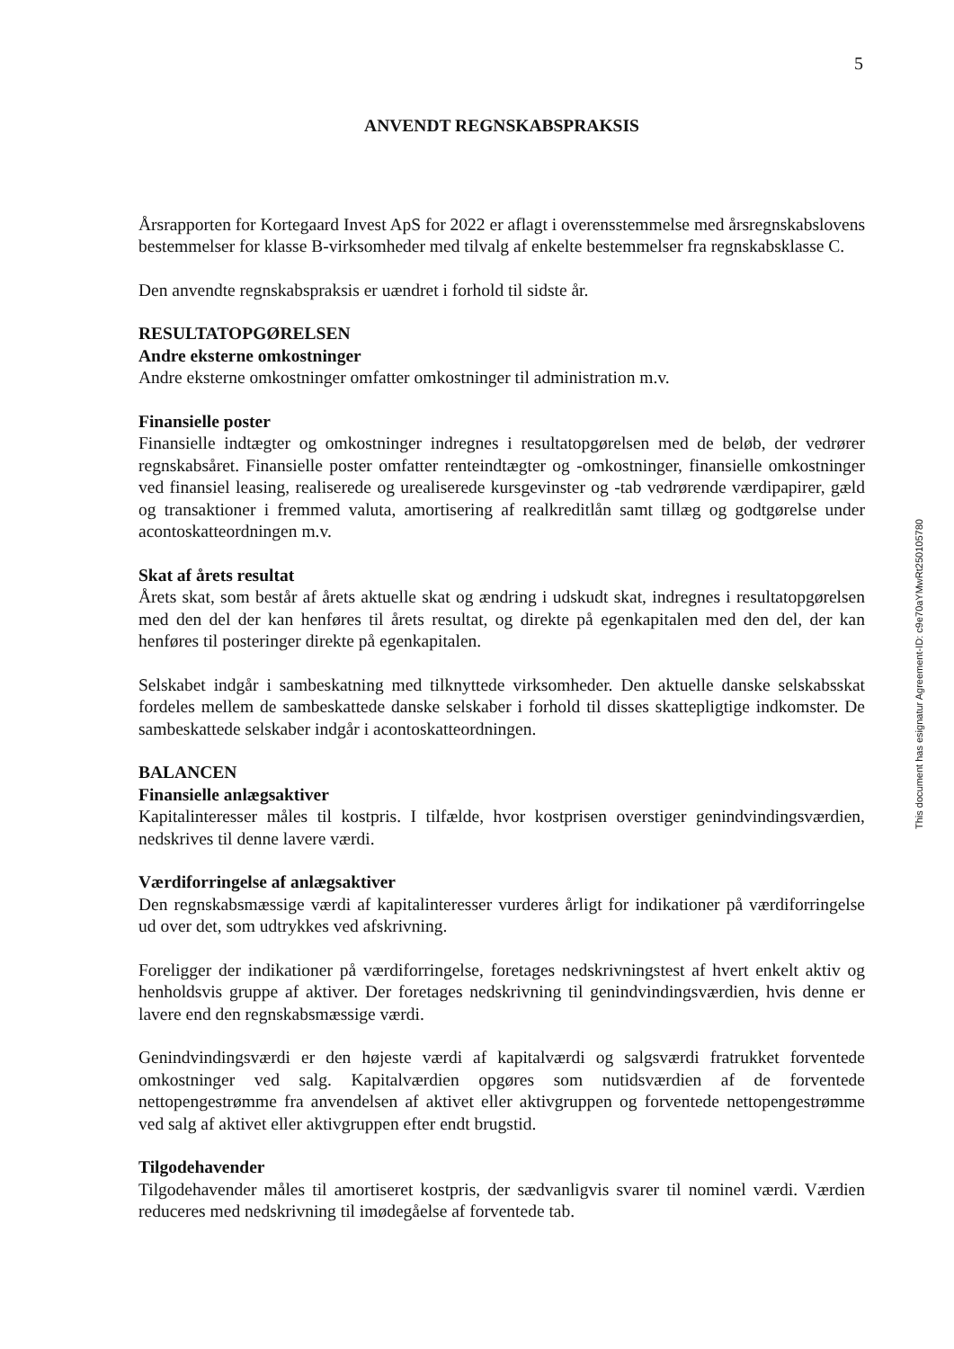5
ANVENDT REGNSKABSPRAKSIS
Årsrapporten for Kortegaard Invest ApS for 2022 er aflagt i overensstemmelse med årsregnskabslovens bestemmelser for klasse B-virksomheder med tilvalg af enkelte bestemmelser fra regnskabsklasse C.
Den anvendte regnskabspraksis er uændret i forhold til sidste år.
RESULTATOPGØRELSEN
Andre eksterne omkostninger
Andre eksterne omkostninger omfatter omkostninger til administration m.v.
Finansielle poster
Finansielle indtægter og omkostninger indregnes i resultatopgørelsen med de beløb, der vedrører regnskabsåret. Finansielle poster omfatter renteindtægter og -omkostninger, finansielle omkostninger ved finansiel leasing, realiserede og urealiserede kursgevinster og -tab vedrørende værdipapirer, gæld og transaktioner i fremmed valuta, amortisering af realkreditlån samt tillæg og godtgørelse under acontoskatteordningen m.v.
Skat af årets resultat
Årets skat, som består af årets aktuelle skat og ændring i udskudt skat, indregnes i resultatopgørelsen med den del der kan henføres til årets resultat, og direkte på egenkapitalen med den del, der kan henføres til posteringer direkte på egenkapitalen.
Selskabet indgår i sambeskatning med tilknyttede virksomheder. Den aktuelle danske selskabsskat fordeles mellem de sambeskattede danske selskaber i forhold til disses skattepligtige indkomster. De sambeskattede selskaber indgår i acontoskatteordningen.
BALANCEN
Finansielle anlægsaktiver
Kapitalinteresser måles til kostpris. I tilfælde, hvor kostprisen overstiger genindvindingsværdien, nedskrives til denne lavere værdi.
Værdiforringelse af anlægsaktiver
Den regnskabsmæssige værdi af kapitalinteresser vurderes årligt for indikationer på værdiforringelse ud over det, som udtrykkes ved afskrivning.
Foreligger der indikationer på værdiforringelse, foretages nedskrivningstest af hvert enkelt aktiv og henholdsvis gruppe af aktiver. Der foretages nedskrivning til genindvindingsværdien, hvis denne er lavere end den regnskabsmæssige værdi.
Genindvindingsværdi er den højeste værdi af kapitalværdi og salgsværdi fratrukket forventede omkostninger ved salg. Kapitalværdien opgøres som nutidsværdien af de forventede nettopengestrømme fra anvendelsen af aktivet eller aktivgruppen og forventede nettopengestrømme ved salg af aktivet eller aktivgruppen efter endt brugstid.
Tilgodehavender
Tilgodehavender måles til amortiseret kostpris, der sædvanligvis svarer til nominel værdi. Værdien reduceres med nedskrivning til imødegåelse af forventede tab.
This document has esignatur Agreement-ID: c9e70aYMwRt250105780